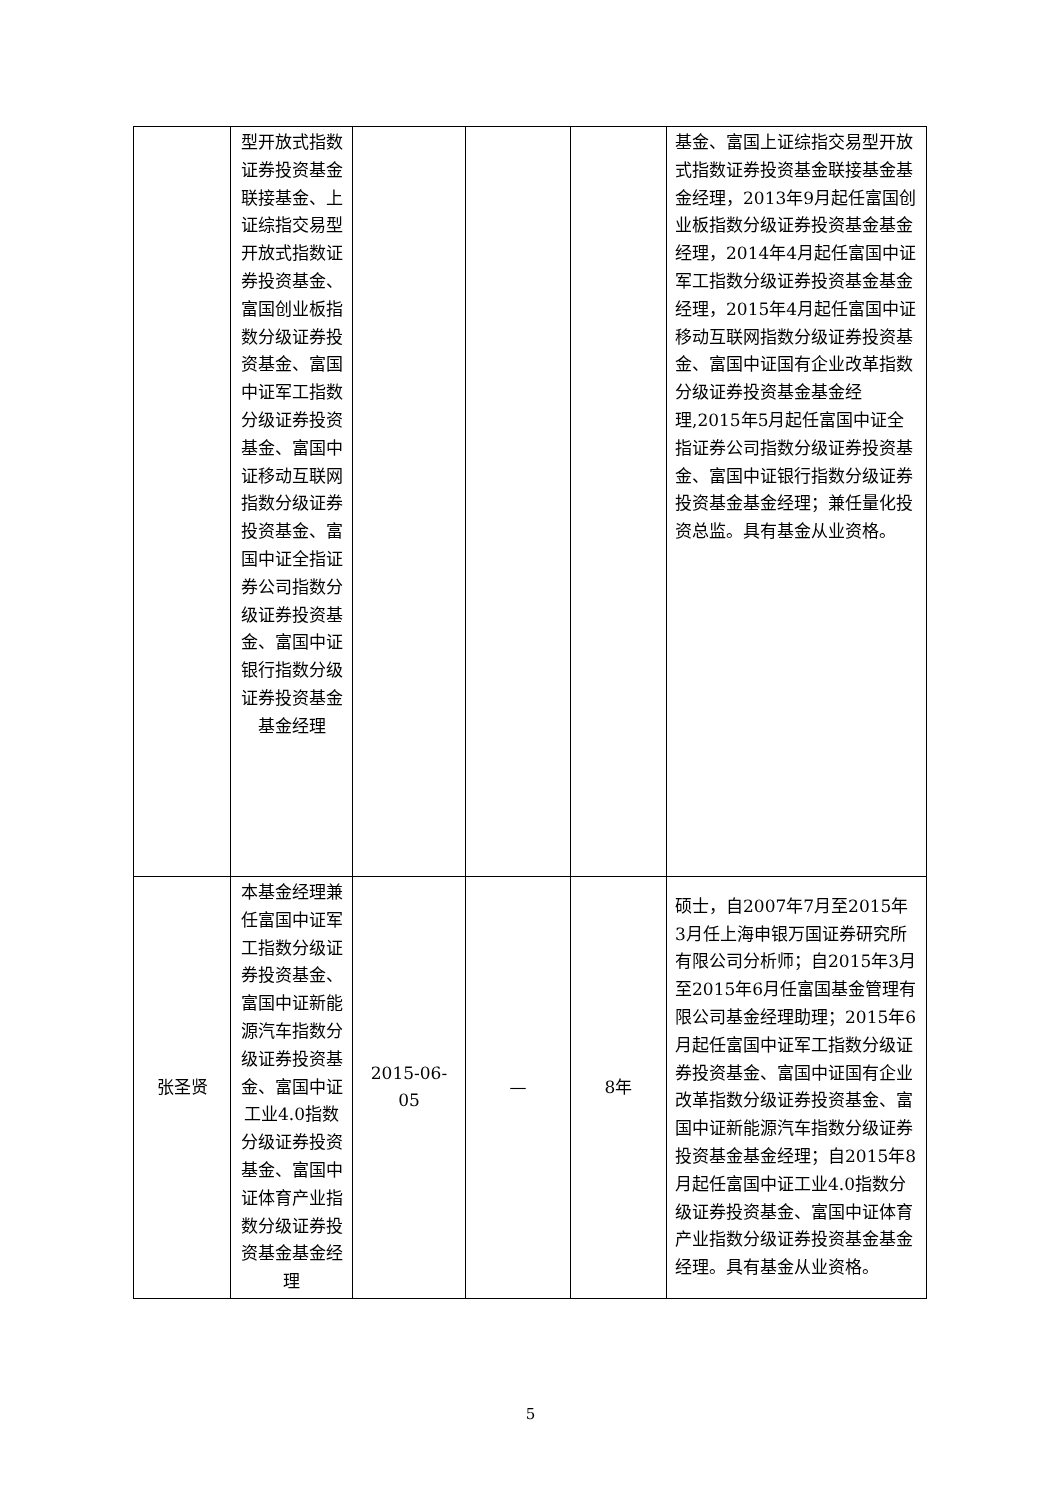| | 型开放式指数证券投资基金联接基金、上证综指交易型开放式指数证券投资基金、富国创业板指数分级证券投资基金、富国中证军工指数分级证券投资基金、富国中证移动互联网指数分级证券投资基金、富国中证全指证券公司指数分级证券投资基金、富国中证银行指数分级证券投资基金基金经理 | | | | 基金、富国上证综指交易型开放式指数证券投资基金联接基金基金经理，2013年9月起任富国创业板指数分级证券投资基金基金经理，2014年4月起任富国中证军工指数分级证券投资基金基金经理，2015年4月起任富国中证移动互联网指数分级证券投资基金、富国中证国有企业改革指数分级证券投资基金基金经理,2015年5月起任富国中证全指证券公司指数分级证券投资基金、富国中证银行指数分级证券投资基金基金经理；兼任量化投资总监。具有基金从业资格。 |
| 张圣贤 | 本基金经理兼任富国中证军工指数分级证券投资基金、富国中证新能源汽车指数分级证券投资基金、富国中证工业4.0指数分级证券投资基金、富国中证体育产业指数分级证券投资基金基金经理 | 2015-06-05 | — | 8年 | 硕士，自2007年7月至2015年3月任上海申银万国证券研究所有限公司分析师；自2015年3月至2015年6月任富国基金管理有限公司基金经理助理；2015年6月起任富国中证军工指数分级证券投资基金、富国中证国有企业改革指数分级证券投资基金、富国中证新能源汽车指数分级证券投资基金基金经理；自2015年8月起任富国中证工业4.0指数分级证券投资基金、富国中证体育产业指数分级证券投资基金基金经理。具有基金从业资格。 |
5